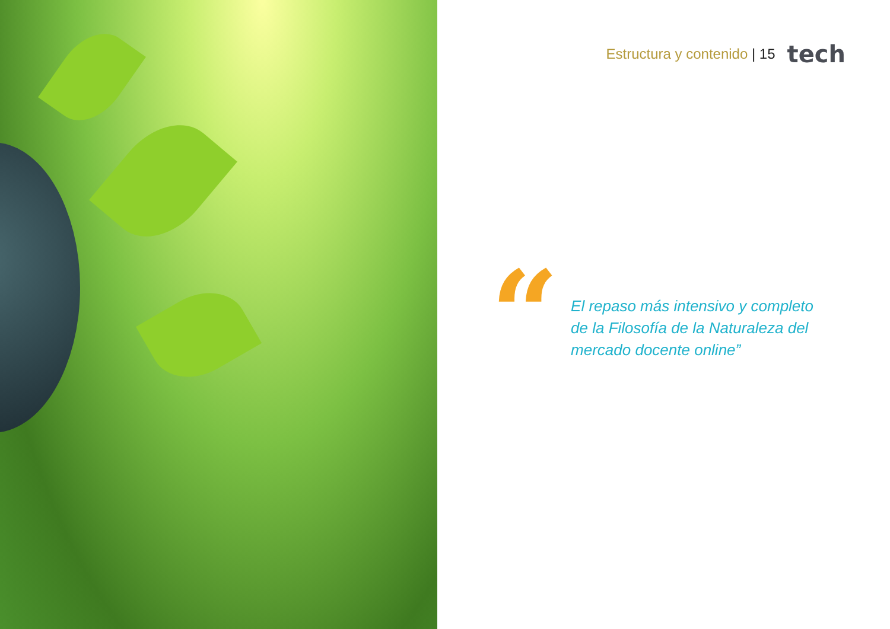Estructura y contenido | 15 tech
“
El repaso más intensivo y completo de la Filosofía de la Naturaleza del mercado docente online”